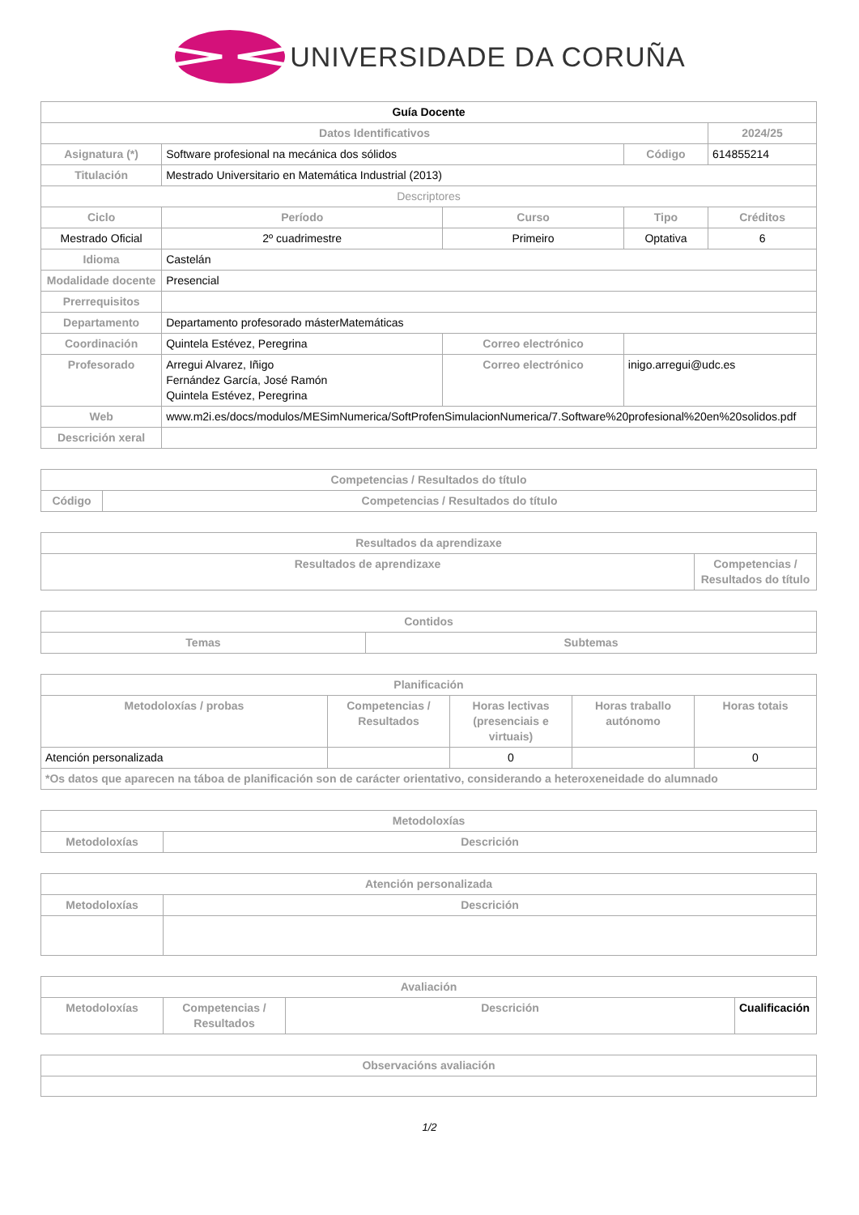UNIVERSIDADE DA CORUÑA
| Guía Docente | | | | |
| Datos Identificativos | | | | 2024/25 |
| Asignatura (*) | Software profesional na mecánica dos sólidos | | Código | 614855214 |
| Titulación | Mestrado Universitario en Matemática Industrial (2013) | | | |
| Descriptores | | | | |
| Ciclo | Período | Curso | Tipo | Créditos |
| Mestrado Oficial | 2º cuadrimestre | Primeiro | Optativa | 6 |
| Idioma | Castelán | | | |
| Modalidade docente | Presencial | | | |
| Prerrequisitos | | | | |
| Departamento | Departamento profesorado másterMatemáticas | | | |
| Coordinación | Quintela Estévez, Peregrina | Correo electrónico | | |
| Profesorado | Arregui Alvarez, Iñigo Fernández García, José Ramón Quintela Estévez, Peregrina | Correo electrónico | inigo.arregui@udc.es | |
| Web | www.m2i.es/docs/modulos/MESimNumerica/SoftProfenSimulacionNumerica/7.Software%20profesional%20en%20solidos.pdf | | | |
| Descrición xeral | | | | |
| Competencias / Resultados do título | |
| --- | --- |
| Código | Competencias / Resultados do título |
| Resultados da aprendizaxe | |
| --- | --- |
| Resultados de aprendizaxe | Competencias / Resultados do título |
| Contidos | |
| --- | --- |
| Temas | Subtemas |
| Planificación | | | | |
| --- | --- | --- | --- | --- |
| Metodoloxías / probas | Competencias / Resultados | Horas lectivas (presenciais e virtuais) | Horas traballo autónomo | Horas totais |
| Atención personalizada | | 0 | | 0 |
| *Os datos que aparecen na táboa de planificación son de carácter orientativo, considerando a heteroxeneidade do alumnado | | | | |
| Metodoloxías | |
| --- | --- |
| Metodoloxías | Descrición |
| Atención personalizada | |
| --- | --- |
| Metodoloxías | Descrición |
| Avaliación | | | |
| --- | --- | --- | --- |
| Metodoloxías | Competencias / Resultados | Descrición | Cualificación |
| Observacións avaliación |
| --- |
1/2